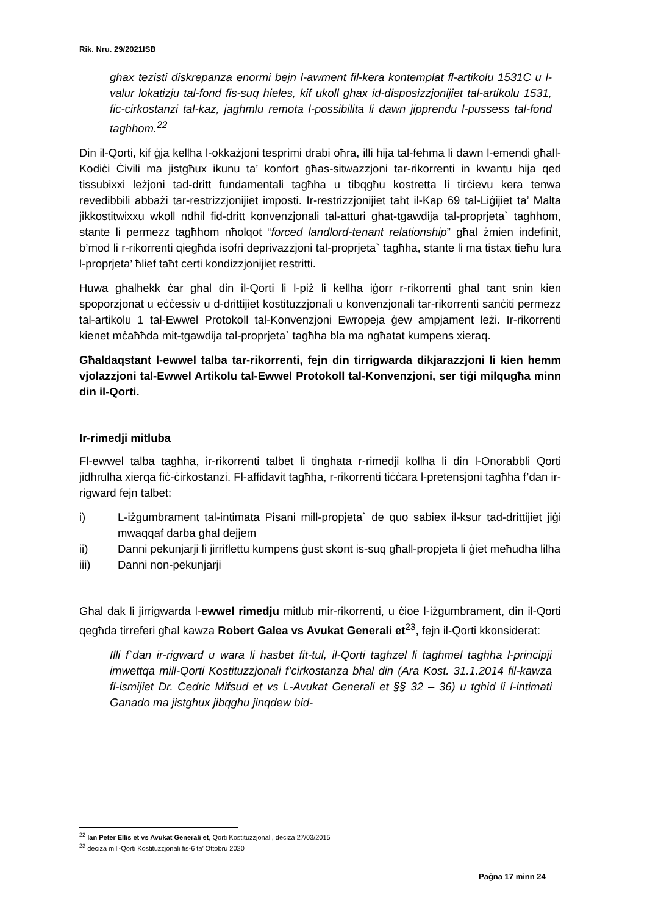Rik. Nru. 29/2021ISB
ghax tezisti diskrepanza enormi bejn l-awment fil-kera kontemplat fl-artikolu 1531C u l-valur lokatizju tal-fond fis-suq hieles, kif ukoll ghax id-disposizzjonijiet tal-artikolu 1531, fic-cirkostanzi tal-kaz, jaghmlu remota l-possibilita li dawn jipprendu l-pussess tal-fond taghhom.<sup>22</sup>
Din il-Qorti, kif ġja kellha l-okkażjoni tesprimi drabi oħra, illi hija tal-fehma li dawn l-emendi għall-Kodiċi Ċivili ma jistgħux ikunu ta’ konfort għas-sitwazzjoni tar-rikorrenti in kwantu hija qed tissubixxi leżjoni tad-dritt fundamentali tagħha u tibqgħu kostretta li tirċievu kera tenwa revedibbili abbażi tar-restrizzjonijiet imposti. Ir-restrizzjonijiet taħt il-Kap 69 tal-Liġijiet ta’ Malta jikkostitwixxu wkoll ndħil fid-dritt konvenzjonali tal-atturi għat-tgawdija tal-proprjeta` tagħhom, stante li permezz tagħhom nħolqot “forced landlord-tenant relationship” għal żmien indefinit, b’mod li r-rikorrenti qiegħda isofri deprivazzjoni tal-proprjeta` tagħha, stante li ma tistax tieħu lura l-proprjeta’ ħlief taħt certi kondizzjonijiet restritti.
Huwa għalhekk ċar għal din il-Qorti li l-piż li kellha iġorr r-rikorrenti ghal tant snin kien spoporzjonat u eċċessiv u d-drittijiet kostituzzjonali u konvenzjonali tar-rikorrenti sanċiti permezz tal-artikolu 1 tal-Ewwel Protokoll tal-Konvenzjoni Ewropeja ġew ampjament leżi. Ir-rikorrenti kienet mċaħħda mit-tgawdija tal-proprjeta` tagħha bla ma ngħatat kumpens xieraq.
Għaldaqstant l-ewwel talba tar-rikorrenti, fejn din tirrigwarda dikjarazzjoni li kien hemm vjolazzjoni tal-Ewwel Artikolu tal-Ewwel Protokoll tal-Konvenzjoni, ser tiġi milqugħa minn din il-Qorti.
Ir-rimedji mitluba
Fl-ewwel talba tagħha, ir-rikorrenti talbet li tingħata r-rimedji kollha li din l-Onorabbli Qorti jidhrulha xierqa fiċ-ċirkostanzi. Fl-affidavit tagħha, r-rikorrenti tiċċara l-pretensjoni tagħha f’dan ir-rigward fejn talbet:
i) L-iżgumbrament tal-intimata Pisani mill-propjeta` de quo sabiex il-ksur tad-drittijiet jiġi mwaqqaf darba għal dejjem
ii) Danni pekunjarji li jirriflettu kumpens ġust skont is-suq għall-propjeta li ġiet meħudha lilha
iii) Danni non-pekunjarji
Għal dak li jirrigwarda l-ewwel rimedju mitlub mir-rikorrenti, u ċioe l-iżgumbrament, din il-Qorti qegħda tirreferi għal kawza Robert Galea vs Avukat Generali et<sup>23</sup>, fejn il-Qorti kkonsiderat:
Illi f`dan ir-rigward u wara li hasbet fit-tul, il-Qorti taghzel li taghmel taghha l-principji imwettqa mill-Qorti Kostituzzjonali f’cirkostanza bhal din (Ara Kost. 31.1.2014 fil-kawza fl-ismijiet Dr. Cedric Mifsud et vs L-Avukat Generali et §§ 32 – 36) u tghid li l-intimati Ganado ma jistghux jibqghu jinqdew bid-
<sup>22</sup> Ian Peter Ellis et vs Avukat Generali et, Qorti Kostituzzjonali, deciza 27/03/2015
<sup>23</sup> deciza mill-Qorti Kostituzzjonali fis-6 ta’ Ottobru 2020
Paġna 17 minn 24